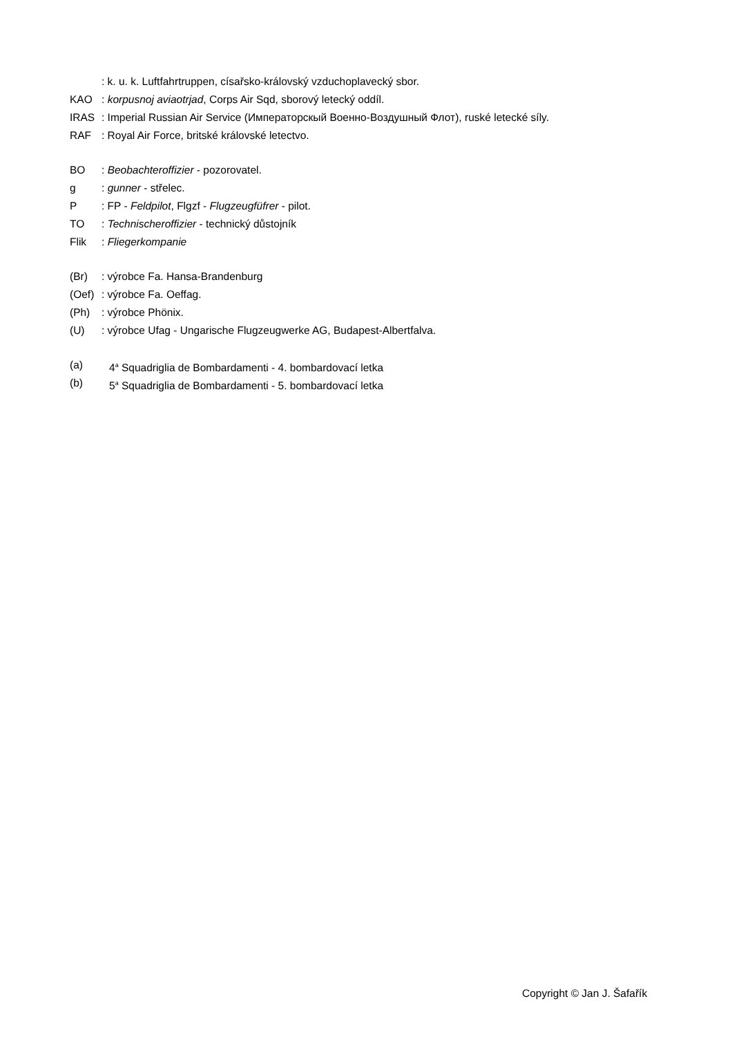: k. u. k. Luftfahrtruppen, císařsko-královský vzduchoplavecký sbor.
KAO: korpusnoj aviaotrjad, Corps Air Sqd, sborový letecký oddíl.
IRAS: Imperial Russian Air Service (Императорскый Военно-Воздушный Флот), ruské letecké síly.
RAF: Royal Air Force, britské královské letectvo.
BO: Beobachteroffizier - pozorovatel.
g: gunner - střelec.
P: FP - Feldpilot, Flgzf - Flugzeugfüfrer - pilot.
TO: Technischeroffizier - technický důstojník
Flik: Fliegerkompanie
(Br): výrobce Fa. Hansa-Brandenburg
(Oef): výrobce Fa. Oeffag.
(Ph): výrobce Phönix.
(U): výrobce Ufag - Ungarische Flugzeugwerke AG, Budapest-Albertfalva.
(a) 4<sup>a</sup> Squadriglia de Bombardamenti - 4. bombardovací letka
(b) 5<sup>a</sup> Squadriglia de Bombardamenti - 5. bombardovací letka
Copyright © Jan J. Šafařík